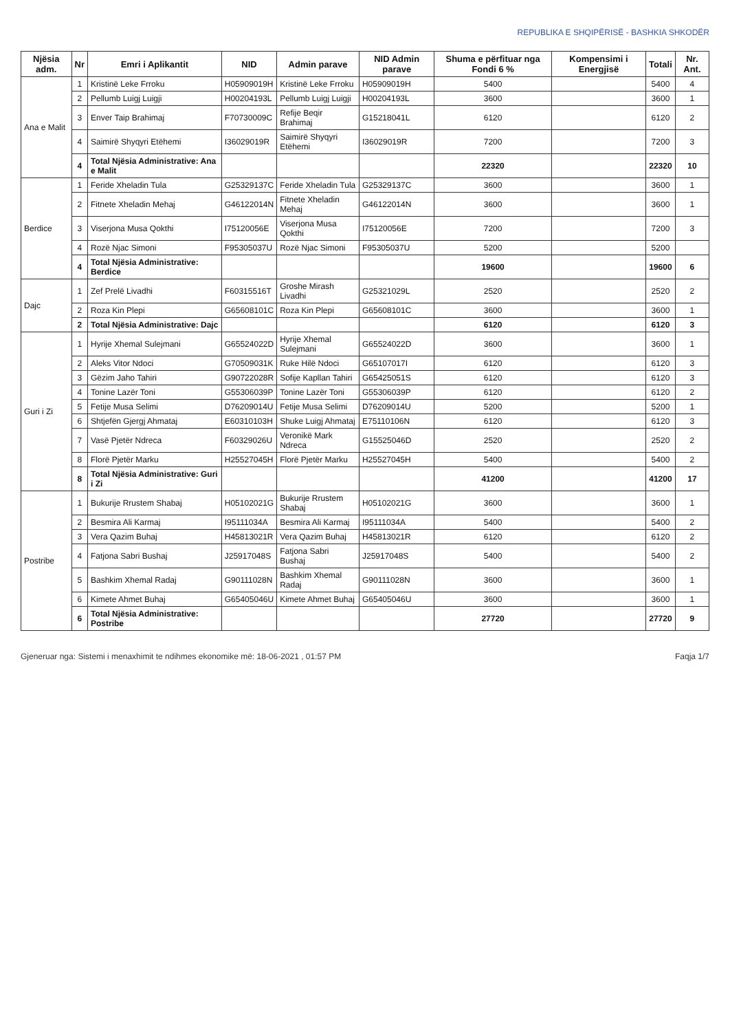REPUBLIKA E SHQIPËRISË - BASHKIA SHKODËR
| Njësia adm. | Nr | Emri i Aplikantit | NID | Admin parave | NID Admin parave | Shuma e përfituar nga Fondi 6 % | Kompensimi i Energjisë | Totali | Nr. Ant. |
| --- | --- | --- | --- | --- | --- | --- | --- | --- | --- |
| Ana e Malit | 1 | Kristinë Leke Frroku | H05909019H | Kristinë Leke Frroku | H05909019H | 5400 | | 5400 | 4 |
| | 2 | Pellumb Luigj Luigji | H00204193L | Pellumb Luigj Luigji | H00204193L | 3600 | | 3600 | 1 |
| | 3 | Enver Taip Brahimaj | F70730009C | Refije Beqir Brahimaj | G15218041L | 6120 | | 6120 | 2 |
| | 4 | Saimirë Shyqyri Etëhemi | I36029019R | Saimirë Shyqyri Etëhemi | I36029019R | 7200 | | 7200 | 3 |
| | 4 | Total Njësia Administrative: Ana e Malit | | | | 22320 | | 22320 | 10 |
| Berdice | 1 | Feride Xheladin Tula | G25329137C | Feride Xheladin Tula | G25329137C | 3600 | | 3600 | 1 |
| | 2 | Fitnete Xheladin Mehaj | G46122014N | Fitnete Xheladin Mehaj | G46122014N | 3600 | | 3600 | 1 |
| | 3 | Viserjona Musa Qokthi | I75120056E | Viserjona Musa Qokthi | I75120056E | 7200 | | 7200 | 3 |
| | 4 | Rozë Njac Simoni | F95305037U | Rozë Njac Simoni | F95305037U | 5200 | | 5200 | |
| | 4 | Total Njësia Administrative: Berdice | | | | 19600 | | 19600 | 6 |
| Dajc | 1 | Zef Prelë Livadhi | F60315516T | Groshe Mirash Livadhi | G25321029L | 2520 | | 2520 | 2 |
| | 2 | Roza Kin Plepi | G65608101C | Roza Kin Plepi | G65608101C | 3600 | | 3600 | 1 |
| | 2 | Total Njësia Administrative: Dajc | | | | 6120 | | 6120 | 3 |
| Guri i Zi | 1 | Hyrije Xhemal Sulejmani | G65524022D | Hyrije Xhemal Sulejmani | G65524022D | 3600 | | 3600 | 1 |
| | 2 | Aleks Vitor Ndoci | G70509031K | Ruke Hilë Ndoci | G65107017I | 6120 | | 6120 | 3 |
| | 3 | Gëzim Jaho Tahiri | G90722028R | Sofije Kapllan Tahiri | G65425051S | 6120 | | 6120 | 3 |
| | 4 | Tonine Lazër Toni | G55306039P | Tonine Lazër Toni | G55306039P | 6120 | | 6120 | 2 |
| | 5 | Fetije Musa Selimi | D76209014U | Fetije Musa Selimi | D76209014U | 5200 | | 5200 | 1 |
| | 6 | Shtjefën Gjergj Ahmataj | E60310103H | Shuke Luigj Ahmataj | E75110106N | 6120 | | 6120 | 3 |
| | 7 | Vasë Pjetër Ndreca | F60329026U | Veronikë Mark Ndreca | G15525046D | 2520 | | 2520 | 2 |
| | 8 | Florë Pjetër Marku | H25527045H | Florë Pjetër Marku | H25527045H | 5400 | | 5400 | 2 |
| | 8 | Total Njësia Administrative: Guri i Zi | | | | 41200 | | 41200 | 17 |
| Postribe | 1 | Bukurije Rrustem Shabaj | H05102021G | Bukurije Rrustem Shabaj | H05102021G | 3600 | | 3600 | 1 |
| | 2 | Besmira Ali Karmaj | I95111034A | Besmira Ali Karmaj | I95111034A | 5400 | | 5400 | 2 |
| | 3 | Vera Qazim Buhaj | H45813021R | Vera Qazim Buhaj | H45813021R | 6120 | | 6120 | 2 |
| | 4 | Fatjona Sabri Bushaj | J25917048S | Fatjona Sabri Bushaj | J25917048S | 5400 | | 5400 | 2 |
| | 5 | Bashkim Xhemal Radaj | G90111028N | Bashkim Xhemal Radaj | G90111028N | 3600 | | 3600 | 1 |
| | 6 | Kimete Ahmet Buhaj | G65405046U | Kimete Ahmet Buhaj | G65405046U | 3600 | | 3600 | 1 |
| | 6 | Total Njësia Administrative: Postribe | | | | 27720 | | 27720 | 9 |
Gjeneruar nga: Sistemi i menaxhimit te ndihmes ekonomike më: 18-06-2021 , 01:57 PM Faqja 1/7